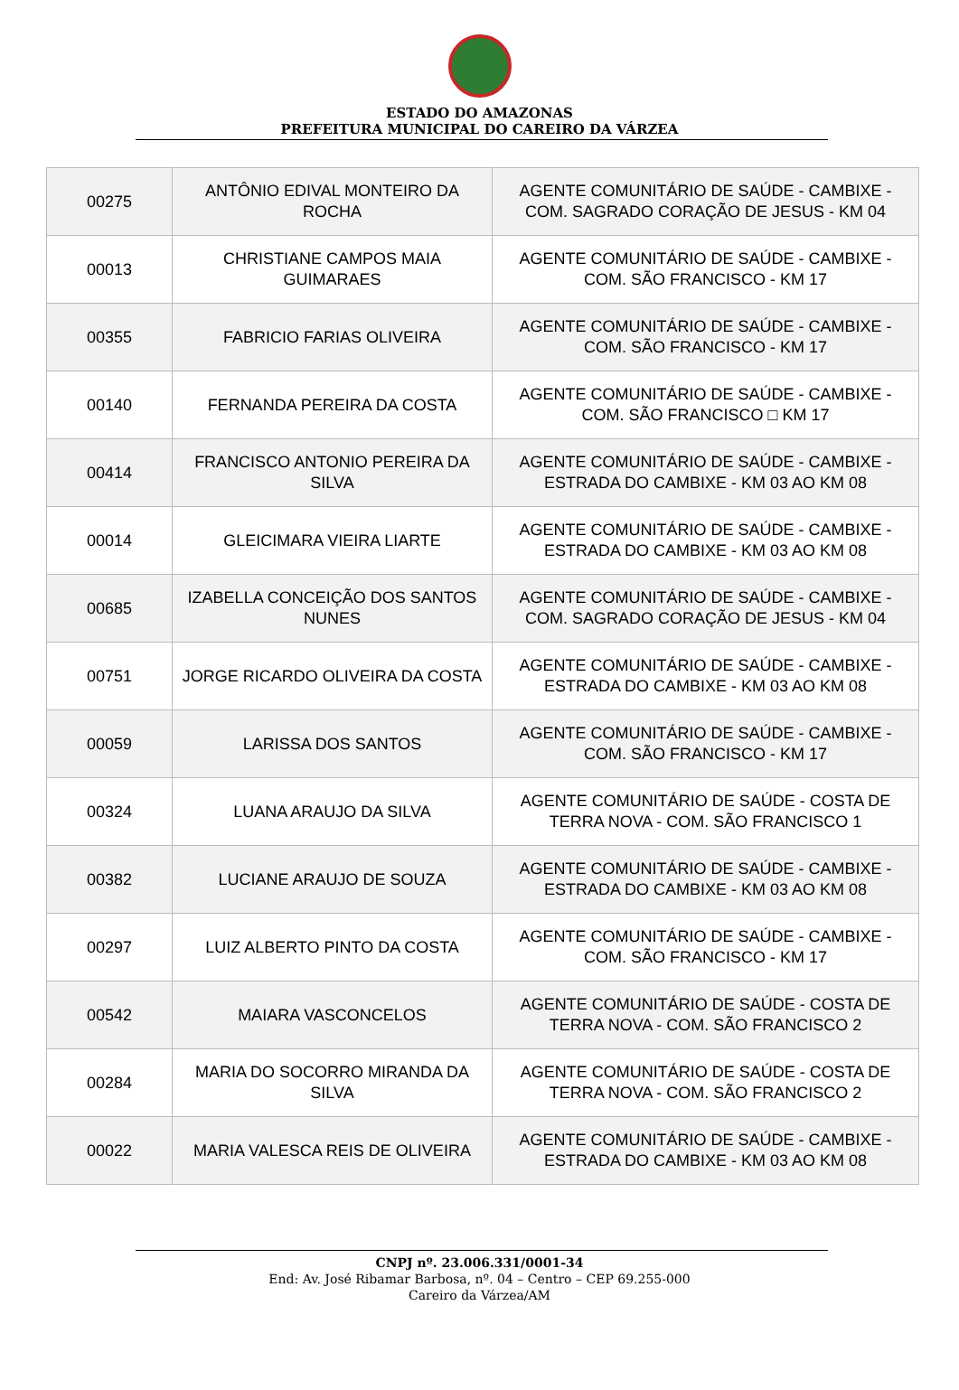ESTADO DO AMAZONAS
PREFEITURA MUNICIPAL DO CAREIRO DA VÁRZEA
| 00275 | ANTÔNIO EDIVAL MONTEIRO DA ROCHA | AGENTE COMUNITÁRIO DE SAÚDE - CAMBIXE - COM. SAGRADO CORAÇÃO DE JESUS - KM 04 |
| 00013 | CHRISTIANE CAMPOS MAIA GUIMARAES | AGENTE COMUNITÁRIO DE SAÚDE - CAMBIXE - COM. SÃO FRANCISCO - KM 17 |
| 00355 | FABRICIO FARIAS OLIVEIRA | AGENTE COMUNITÁRIO DE SAÚDE - CAMBIXE - COM. SÃO FRANCISCO - KM 17 |
| 00140 | FERNANDA PEREIRA DA COSTA | AGENTE COMUNITÁRIO DE SAÚDE - CAMBIXE - COM. SÃO FRANCISCO □ KM 17 |
| 00414 | FRANCISCO ANTONIO PEREIRA DA SILVA | AGENTE COMUNITÁRIO DE SAÚDE - CAMBIXE - ESTRADA DO CAMBIXE - KM 03 AO KM 08 |
| 00014 | GLEICIMARA VIEIRA LIARTE | AGENTE COMUNITÁRIO DE SAÚDE - CAMBIXE - ESTRADA DO CAMBIXE - KM 03 AO KM 08 |
| 00685 | IZABELLA CONCEIÇÃO DOS SANTOS NUNES | AGENTE COMUNITÁRIO DE SAÚDE - CAMBIXE - COM. SAGRADO CORAÇÃO DE JESUS - KM 04 |
| 00751 | JORGE RICARDO OLIVEIRA DA COSTA | AGENTE COMUNITÁRIO DE SAÚDE - CAMBIXE - ESTRADA DO CAMBIXE - KM 03 AO KM 08 |
| 00059 | LARISSA DOS SANTOS | AGENTE COMUNITÁRIO DE SAÚDE - CAMBIXE - COM. SÃO FRANCISCO - KM 17 |
| 00324 | LUANA ARAUJO DA SILVA | AGENTE COMUNITÁRIO DE SAÚDE - COSTA DE TERRA NOVA - COM. SÃO FRANCISCO 1 |
| 00382 | LUCIANE ARAUJO DE SOUZA | AGENTE COMUNITÁRIO DE SAÚDE - CAMBIXE - ESTRADA DO CAMBIXE - KM 03 AO KM 08 |
| 00297 | LUIZ ALBERTO PINTO DA COSTA | AGENTE COMUNITÁRIO DE SAÚDE - CAMBIXE - COM. SÃO FRANCISCO - KM 17 |
| 00542 | MAIARA VASCONCELOS | AGENTE COMUNITÁRIO DE SAÚDE - COSTA DE TERRA NOVA - COM. SÃO FRANCISCO 2 |
| 00284 | MARIA DO SOCORRO MIRANDA DA SILVA | AGENTE COMUNITÁRIO DE SAÚDE - COSTA DE TERRA NOVA - COM. SÃO FRANCISCO 2 |
| 00022 | MARIA VALESCA REIS DE OLIVEIRA | AGENTE COMUNITÁRIO DE SAÚDE - CAMBIXE - ESTRADA DO CAMBIXE - KM 03 AO KM 08 |
CNPJ nº. 23.006.331/0001-34
End: Av. José Ribamar Barbosa, nº. 04 – Centro – CEP 69.255-000
Careiro da Várzea/AM